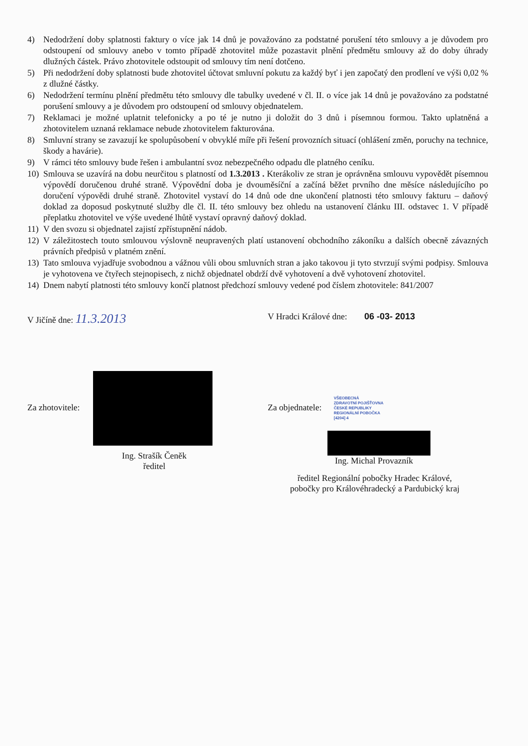4) Nedodržení doby splatnosti faktury o více jak 14 dnů je považováno za podstatné porušení této smlouvy a je důvodem pro odstoupení od smlouvy anebo v tomto případě zhotovitel může pozastavit plnění předmětu smlouvy až do doby úhrady dlužných částek. Právo zhotovitele odstoupit od smlouvy tím není dotčeno.
5) Při nedodržení doby splatnosti bude zhotovitel účtovat smluvní pokutu za každý byť i jen započatý den prodlení ve výši 0,02 % z dlužné částky.
6) Nedodržení termínu plnění předmětu této smlouvy dle tabulky uvedené v čl. II. o více jak 14 dnů je považováno za podstatné porušení smlouvy a je důvodem pro odstoupení od smlouvy objednatelem.
7) Reklamaci je možné uplatnit telefonicky a po té je nutno ji doložit do 3 dnů i písemnou formou. Takto uplatněná a zhotovitelem uznaná reklamace nebude zhotovitelem fakturována.
8) Smluvní strany se zavazují ke spolupůsobení v obvyklé míře při řešení provozních situací (ohlášení změn, poruchy na technice, škody a havárie).
9) V rámci této smlouvy bude řešen i ambulantní svoz nebezpečného odpadu dle platného ceníku.
10) Smlouva se uzavírá na dobu neurčitou s platností od 1.3.2013 . Kterákoliv ze stran je oprávněna smlouvu vypovědět písemnou výpovědí doručenou druhé straně. Výpovědní doba je dvouměsíční a začíná běžet prvního dne měsíce následujícího po doručení výpovědi druhé straně. Zhotovitel vystaví do 14 dnů ode dne ukončení platnosti této smlouvy fakturu – daňový doklad za doposud poskytnuté služby dle čl. II. této smlouvy bez ohledu na ustanovení článku III. odstavec 1. V případě přeplatku zhotovitel ve výše uvedené lhůtě vystaví opravný daňový doklad.
11) V den svozu si objednatel zajistí zpřístupnění nádob.
12) V záležitostech touto smlouvou výslovně neupravených platí ustanovení obchodního zákoníku a dalších obecně závazných právních předpisů v platném znění.
13) Tato smlouva vyjadřuje svobodnou a vážnou vůli obou smluvních stran a jako takovou ji tyto stvrzují svými podpisy. Smlouva je vyhotovena ve čtyřech stejnopisech, z nichž objednatel obdrží dvě vyhotovení a dvě vyhotovení zhotovitel.
14) Dnem nabytí platnosti této smlouvy končí platnost předchozí smlouvy vedené pod číslem zhotovitele: 841/2007
V Jičíně dne: 11.3.2013
V Hradci Králové dne: 06 -03- 2013
Za zhotovitele:
Ing. Strašík Čeněk
ředitel
Za objednatele: VŠEOBECNÁ
ZDRAVOTNÍ POJIŠŤOVNA
ČESKÉ REPUBLIKY
REGIONÁLNÍ POBOČKA
[4204] 4
Ing. Michal Provazník
ředitel Regionální pobočky Hradec Králové,
pobočky pro Královéhradecký a Pardubický kraj